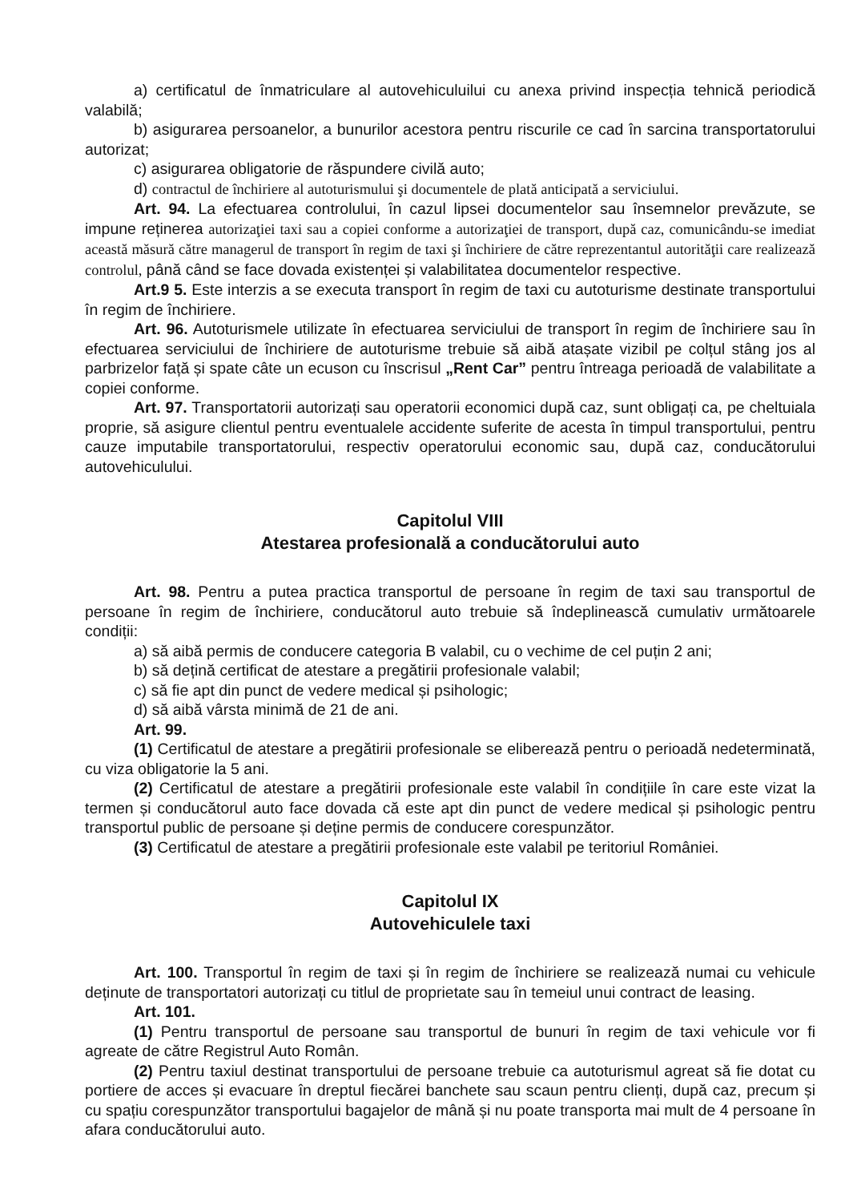a) certificatul de înmatriculare al autovehiculuilui cu anexa privind inspecția tehnică periodică valabilă;
b) asigurarea persoanelor, a bunurilor acestora pentru riscurile ce cad în sarcina transportatorului autorizat;
c) asigurarea obligatorie de răspundere civilă auto;
d) contractul de închiriere al autoturismului şi documentele de plată anticipată a serviciului.
Art. 94. La efectuarea controlului, în cazul lipsei documentelor sau însemnelor prevăzute, se impune reținerea autorizaţiei taxi sau a copiei conforme a autorizaţiei de transport, după caz, comunicându-se imediat această măsură către managerul de transport în regim de taxi şi închiriere de către reprezentantul autorităţii care realizează controlul, până când se face dovada existenței și valabilitatea documentelor respective.
Art.9 5. Este interzis a se executa transport în regim de taxi cu autoturisme destinate transportului în regim de închiriere.
Art. 96. Autoturismele utilizate în efectuarea serviciului de transport în regim de închiriere sau în efectuarea serviciului de închiriere de autoturisme trebuie să aibă atașate vizibil pe colțul stâng jos al parbrizelor față și spate câte un ecuson cu înscrisul „Rent Car” pentru întreaga perioadă de valabilitate a copiei conforme.
Art. 97. Transportatorii autorizați sau operatorii economici după caz, sunt obligați ca, pe cheltuiala proprie, să asigure clientul pentru eventualele accidente suferite de acesta în timpul transportului, pentru cauze imputabile transportatorului, respectiv operatorului economic sau, după caz, conducătorului autovehiculului.
Capitolul VIII
Atestarea profesională a conducătorului auto
Art. 98. Pentru a putea practica transportul de persoane în regim de taxi sau transportul de persoane în regim de închiriere, conducătorul auto trebuie să îndeplinească cumulativ următoarele condiții:
a) să aibă permis de conducere categoria B valabil, cu o vechime de cel puțin 2 ani;
b) să dețină certificat de atestare a pregătirii profesionale valabil;
c) să fie apt din punct de vedere medical și psihologic;
d) să aibă vârsta minimă de 21 de ani.
Art. 99.
(1) Certificatul de atestare a pregătirii profesionale se eliberează pentru o perioadă nedeterminată, cu viza obligatorie la 5 ani.
(2) Certificatul de atestare a pregătirii profesionale este valabil în condițiile în care este vizat la termen și conducătorul auto face dovada că este apt din punct de vedere medical și psihologic pentru transportul public de persoane și deține permis de conducere corespunzător.
(3) Certificatul de atestare a pregătirii profesionale este valabil pe teritoriul României.
Capitolul IX
Autovehiculele taxi
Art. 100. Transportul în regim de taxi și în regim de închiriere se realizează numai cu vehicule deținute de transportatori autorizați cu titlul de proprietate sau în temeiul unui contract de leasing.
Art. 101.
(1) Pentru transportul de persoane sau transportul de bunuri în regim de taxi vehicule vor fi agreate de către Registrul Auto Român.
(2) Pentru taxiul destinat transportului de persoane trebuie ca autoturismul agreat să fie dotat cu portiere de acces și evacuare în dreptul fiecărei banchete sau scaun pentru clienți, după caz, precum și cu spațiu corespunzător transportului bagajelor de mână și nu poate transporta mai mult de 4 persoane în afara conducătorului auto.